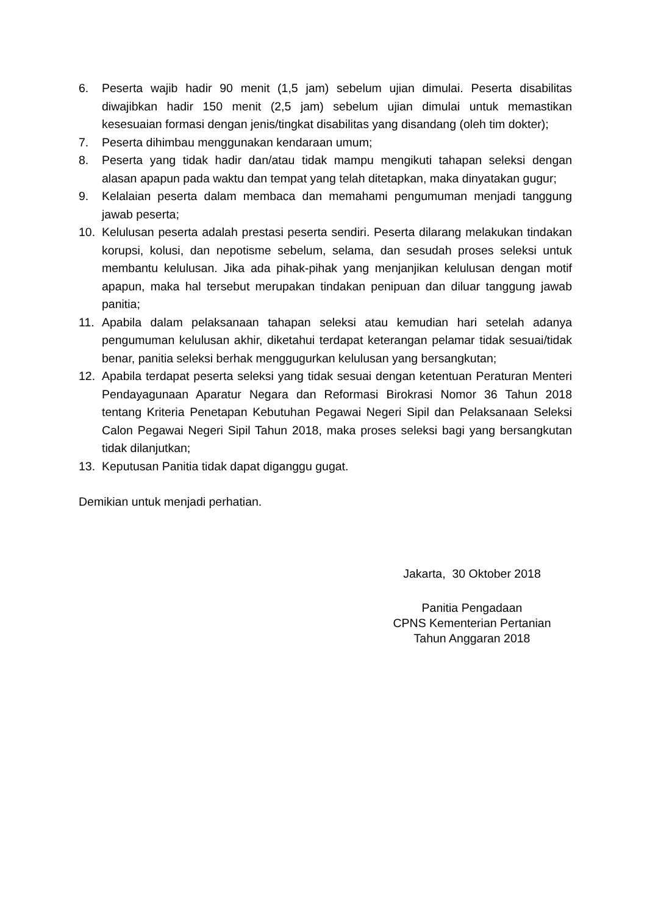6. Peserta wajib hadir 90 menit (1,5 jam) sebelum ujian dimulai. Peserta disabilitas diwajibkan hadir 150 menit (2,5 jam) sebelum ujian dimulai untuk memastikan kesesuaian formasi dengan jenis/tingkat disabilitas yang disandang (oleh tim dokter);
7. Peserta dihimbau menggunakan kendaraan umum;
8. Peserta yang tidak hadir dan/atau tidak mampu mengikuti tahapan seleksi dengan alasan apapun pada waktu dan tempat yang telah ditetapkan, maka dinyatakan gugur;
9. Kelalaian peserta dalam membaca dan memahami pengumuman menjadi tanggung jawab peserta;
10. Kelulusan peserta adalah prestasi peserta sendiri. Peserta dilarang melakukan tindakan korupsi, kolusi, dan nepotisme sebelum, selama, dan sesudah proses seleksi untuk membantu kelulusan. Jika ada pihak-pihak yang menjanjikan kelulusan dengan motif apapun, maka hal tersebut merupakan tindakan penipuan dan diluar tanggung jawab panitia;
11. Apabila dalam pelaksanaan tahapan seleksi atau kemudian hari setelah adanya pengumuman kelulusan akhir, diketahui terdapat keterangan pelamar tidak sesuai/tidak benar, panitia seleksi berhak menggugurkan kelulusan yang bersangkutan;
12. Apabila terdapat peserta seleksi yang tidak sesuai dengan ketentuan Peraturan Menteri Pendayagunaan Aparatur Negara dan Reformasi Birokrasi Nomor 36 Tahun 2018 tentang Kriteria Penetapan Kebutuhan Pegawai Negeri Sipil dan Pelaksanaan Seleksi Calon Pegawai Negeri Sipil Tahun 2018, maka proses seleksi bagi yang bersangkutan tidak dilanjutkan;
13. Keputusan Panitia tidak dapat diganggu gugat.
Demikian untuk menjadi perhatian.
Jakarta, 30 Oktober 2018
Panitia Pengadaan
CPNS Kementerian Pertanian
Tahun Anggaran 2018